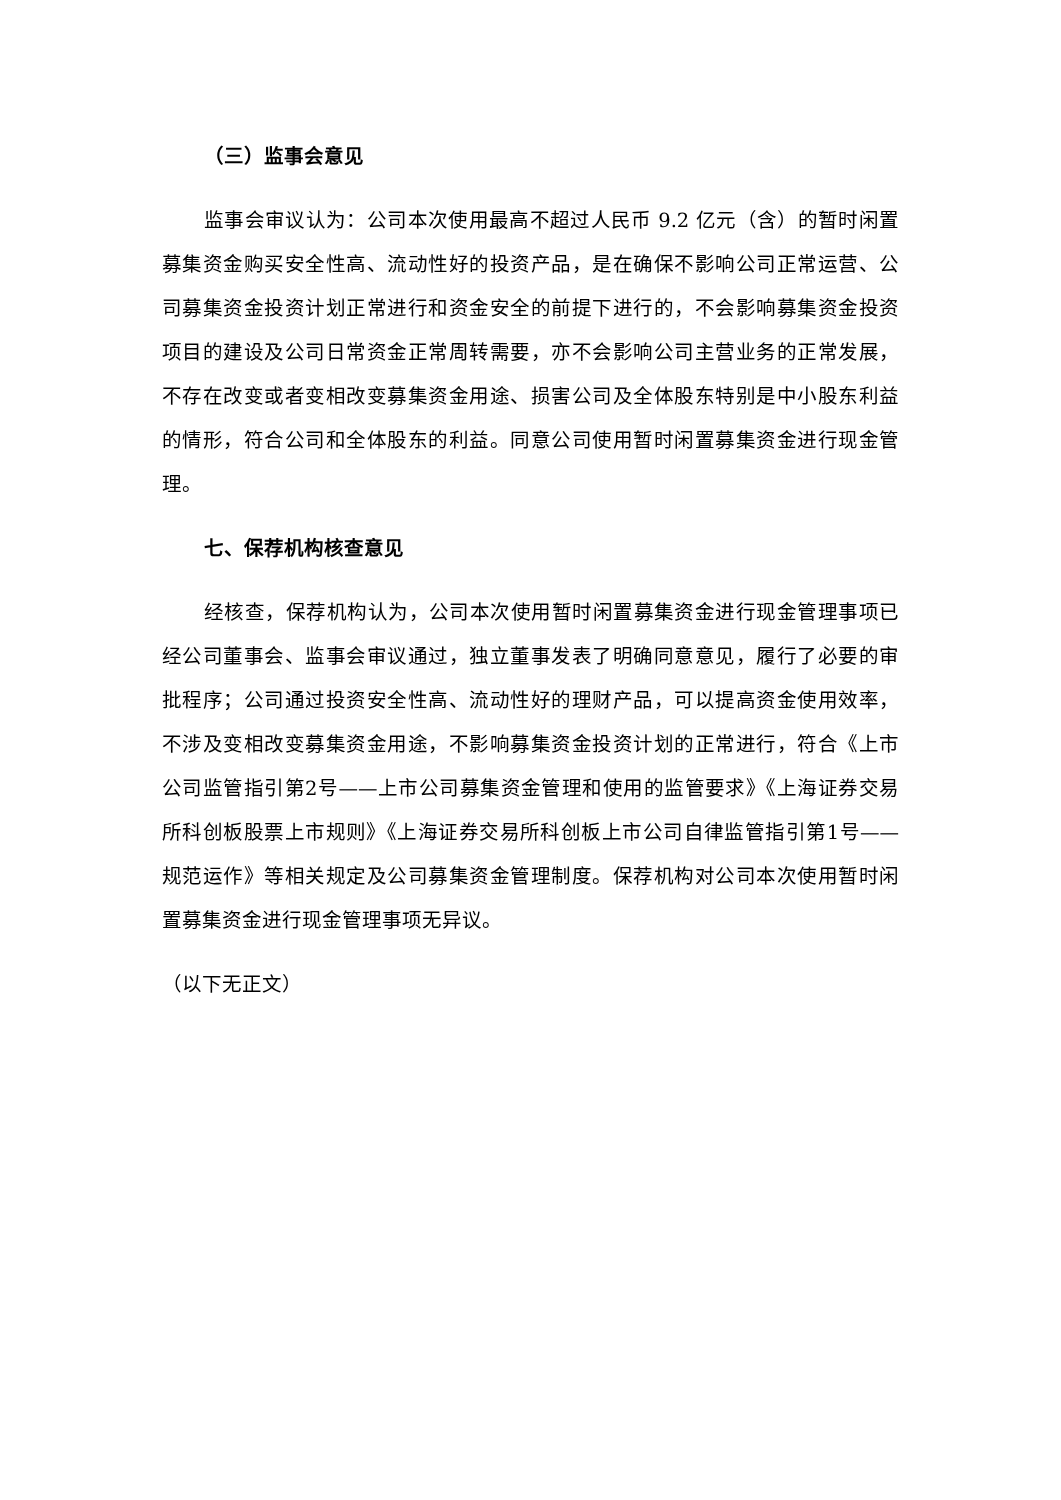（三）监事会意见
监事会审议认为：公司本次使用最高不超过人民币 9.2 亿元（含）的暂时闲置募集资金购买安全性高、流动性好的投资产品，是在确保不影响公司正常运营、公司募集资金投资计划正常进行和资金安全的前提下进行的，不会影响募集资金投资项目的建设及公司日常资金正常周转需要，亦不会影响公司主营业务的正常发展，不存在改变或者变相改变募集资金用途、损害公司及全体股东特别是中小股东利益的情形，符合公司和全体股东的利益。同意公司使用暂时闲置募集资金进行现金管理。
七、保荐机构核查意见
经核查，保荐机构认为，公司本次使用暂时闲置募集资金进行现金管理事项已经公司董事会、监事会审议通过，独立董事发表了明确同意意见，履行了必要的审批程序；公司通过投资安全性高、流动性好的理财产品，可以提高资金使用效率，不涉及变相改变募集资金用途，不影响募集资金投资计划的正常进行，符合《上市公司监管指引第2号——上市公司募集资金管理和使用的监管要求》《上海证券交易所科创板股票上市规则》《上海证券交易所科创板上市公司自律监管指引第1号——规范运作》等相关规定及公司募集资金管理制度。保荐机构对公司本次使用暂时闲置募集资金进行现金管理事项无异议。
（以下无正文）